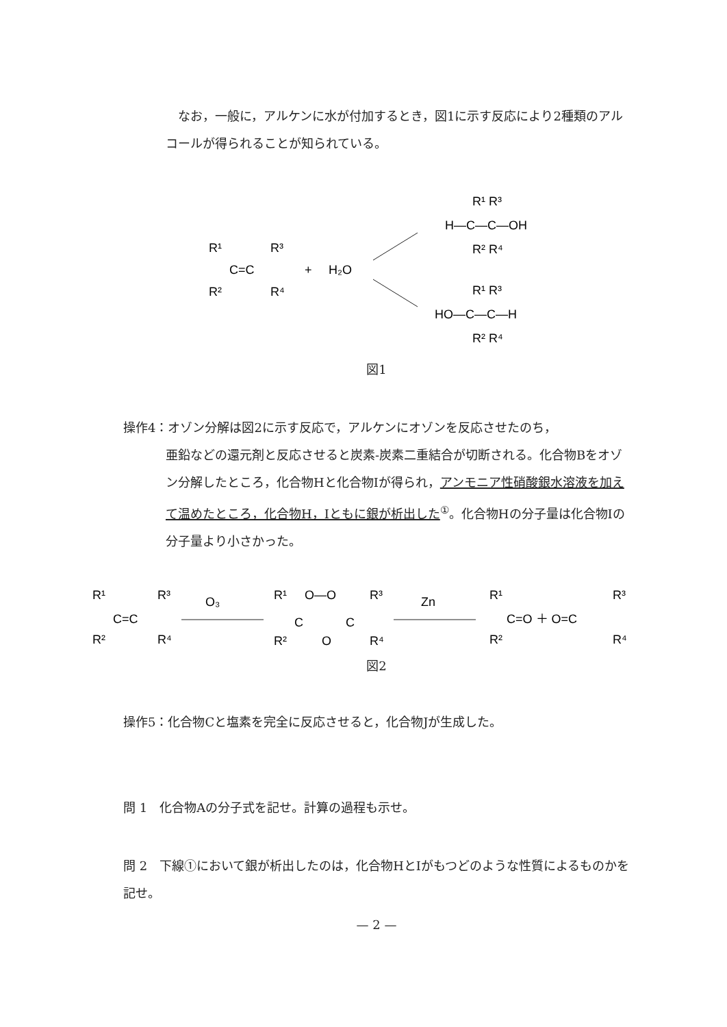なお，一般に，アルケンに水が付加するとき，図1に示す反応により2種類のアルコールが得られることが知られている。
R¹
R³
C=C
+
H₂O
R²
R⁴
R¹ R³
H—C—C—OH
R² R⁴
R¹ R³
HO—C—C—H
R² R⁴
図1
操作4：オゾン分解は図2に示す反応で，アルケンにオゾンを反応させたのち，
亜鉛などの還元剤と反応させると炭素-炭素二重結合が切断される。化合物Bをオゾン分解したところ，化合物Hと化合物Iが得られ，アンモニア性硝酸銀水溶液を加えて温めたところ，化合物H，Iともに銀が析出した<sup>①</sup>。化合物Hの分子量は化合物Iの分子量より小さかった。
R¹
R³
C=C
R²
R⁴
O₃
R¹
O—O
R³
C
C
O
R²
R⁴
Zn
R¹
C=O ＋ O=C
R²
R³
R⁴
図2
操作5：化合物Cと塩素を完全に反応させると，化合物Jが生成した。
問 1　化合物Aの分子式を記せ。計算の過程も示せ。
問 2　下線①において銀が析出したのは，化合物HとIがもつどのような性質によるものかを記せ。
— 2 —